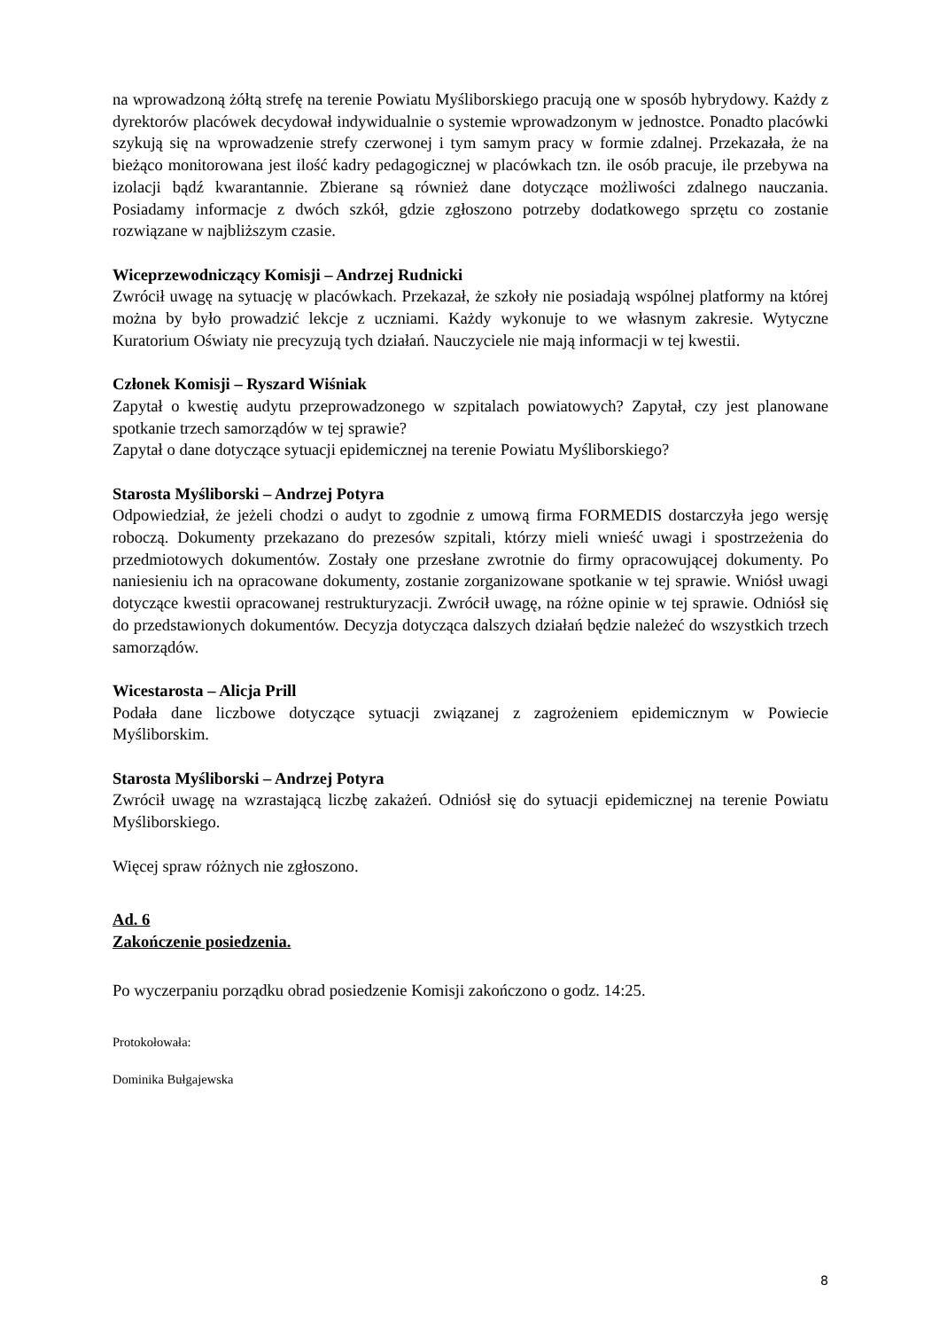na wprowadzoną żółtą strefę na terenie Powiatu Myśliborskiego pracują one w sposób hybrydowy. Każdy z dyrektorów placówek decydował indywidualnie o systemie wprowadzonym w jednostce. Ponadto placówki szykują się na wprowadzenie strefy czerwonej i tym samym pracy w formie zdalnej. Przekazała, że na bieżąco monitorowana jest ilość kadry pedagogicznej w placówkach tzn. ile osób pracuje, ile przebywa na izolacji bądź kwarantannie. Zbierane są również dane dotyczące możliwości zdalnego nauczania. Posiadamy informacje z dwóch szkół, gdzie zgłoszono potrzeby dodatkowego sprzętu co zostanie rozwiązane w najbliższym czasie.
Wiceprzewodniczący Komisji – Andrzej Rudnicki
Zwrócił uwagę na sytuację w placówkach. Przekazał, że szkoły nie posiadają wspólnej platformy na której można by było prowadzić lekcje z uczniami. Każdy wykonuje to we własnym zakresie. Wytyczne Kuratorium Oświaty nie precyzują tych działań. Nauczyciele nie mają informacji w tej kwestii.
Członek Komisji – Ryszard Wiśniak
Zapytał o kwestię audytu przeprowadzonego w szpitalach powiatowych? Zapytał, czy jest planowane spotkanie trzech samorządów w tej sprawie?
Zapytał o dane dotyczące sytuacji epidemicznej na terenie Powiatu Myśliborskiego?
Starosta Myśliborski – Andrzej Potyra
Odpowiedział, że jeżeli chodzi o audyt to zgodnie z umową firma FORMEDIS dostarczyła jego wersję roboczą. Dokumenty przekazano do prezesów szpitali, którzy mieli wnieść uwagi i spostrzeżenia do przedmiotowych dokumentów. Zostały one przesłane zwrotnie do firmy opracowującej dokumenty. Po naniesieniu ich na opracowane dokumenty, zostanie zorganizowane spotkanie w tej sprawie. Wniósł uwagi dotyczące kwestii opracowanej restrukturyzacji. Zwrócił uwagę, na różne opinie w tej sprawie. Odniósł się do przedstawionych dokumentów. Decyzja dotycząca dalszych działań będzie należeć do wszystkich trzech samorządów.
Wicestarosta – Alicja Prill
Podała dane liczbowe dotyczące sytuacji związanej z zagrożeniem epidemicznym w Powiecie Myśliborskim.
Starosta Myśliborski – Andrzej Potyra
Zwrócił uwagę na wzrastającą liczbę zakażeń. Odniósł się do sytuacji epidemicznej na terenie Powiatu Myśliborskiego.
Więcej spraw różnych nie zgłoszono.
Ad. 6
Zakończenie posiedzenia.
Po wyczerpaniu porządku obrad posiedzenie Komisji zakończono o godz. 14:25.
Protokołowała:
Dominika Bułgajewska
8